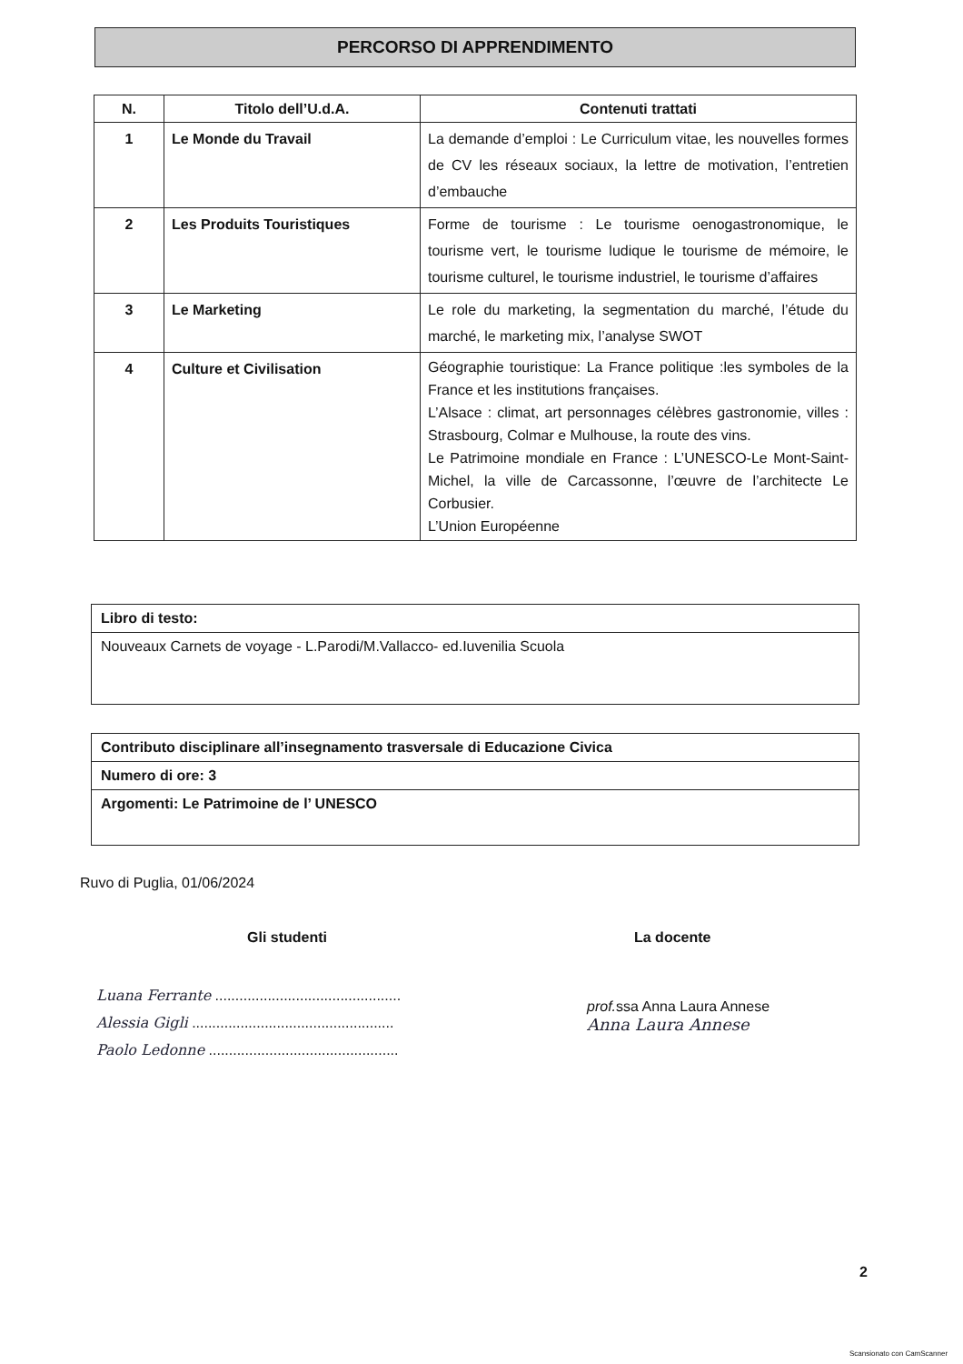PERCORSO DI APPRENDIMENTO
| N. | Titolo dell’U.d.A. | Contenuti trattati |
| --- | --- | --- |
| 1 | Le Monde du Travail | La demande d’emploi : Le Curriculum vitae, les nouvelles formes de CV les réseaux sociaux, la lettre de motivation, l’entretien d’embauche |
| 2 | Les Produits Touristiques | Forme de tourisme : Le tourisme oenogastronomique, le tourisme vert, le tourisme ludique le tourisme de mémoire, le tourisme culturel, le tourisme industriel, le tourisme d’affaires |
| 3 | Le Marketing | Le role du marketing, la segmentation du marché, l’étude du marché, le marketing mix, l’analyse SWOT |
| 4 | Culture et Civilisation | Géographie touristique: La France politique :les symboles de la France et les institutions françaises. L’Alsace : climat, art personnages célèbres gastronomie, villes : Strasbourg, Colmar e Mulhouse, la route des vins. Le Patrimoine mondiale en France : L’UNESCO-Le Mont-Saint-Michel, la ville de Carcassonne, l’œuvre de l’architecte Le Corbusier. L’Union Européenne |
| Libro di testo: |
| Nouveaux Carnets de voyage - L.Parodi/M.Vallacco- ed.Iuvenilia Scuola |
| Contributo disciplinare all’insegnamento trasversale di Educazione Civica |
| Numero di ore: 3 |
| Argomenti: Le Patrimoine de l’ UNESCO |
Ruvo di Puglia, 01/06/2024
Gli studenti La docente
Luana Ferrante ..............................................
Alessia Gigli ..................................................
Paolo Ledonne ...............................................
prof. ssa Anna Laura Annese
Anna Laura Annese
2
Scansionato con CamScanner